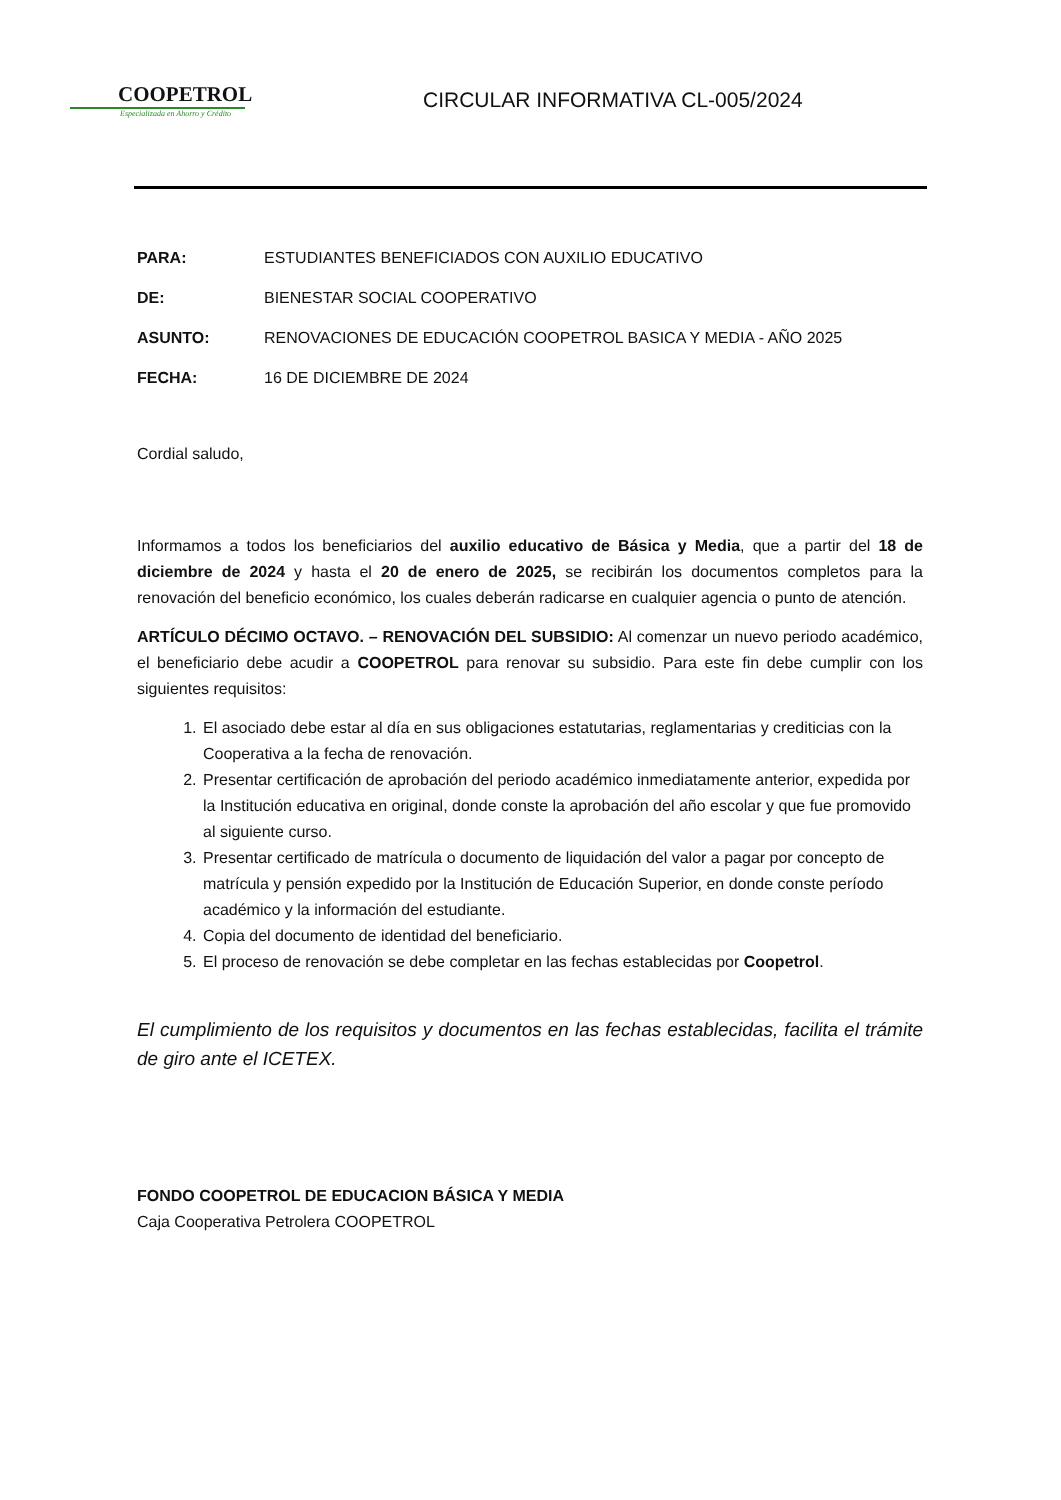COOPETROL
Especializada en Ahorro y Crédito
CIRCULAR INFORMATIVA CL-005/2024
PARA: ESTUDIANTES BENEFICIADOS CON AUXILIO EDUCATIVO
DE: BIENESTAR SOCIAL COOPERATIVO
ASUNTO: RENOVACIONES DE EDUCACIÓN COOPETROL BASICA Y MEDIA - AÑO 2025
FECHA: 16 DE DICIEMBRE DE 2024
Cordial saludo,
Informamos a todos los beneficiarios del auxilio educativo de Básica y Media, que a partir del 18 de diciembre de 2024 y hasta el 20 de enero de 2025, se recibirán los documentos completos para la renovación del beneficio económico, los cuales deberán radicarse en cualquier agencia o punto de atención.
ARTÍCULO DÉCIMO OCTAVO. – RENOVACIÓN DEL SUBSIDIO: Al comenzar un nuevo periodo académico, el beneficiario debe acudir a COOPETROL para renovar su subsidio. Para este fin debe cumplir con los siguientes requisitos:
1. El asociado debe estar al día en sus obligaciones estatutarias, reglamentarias y crediticias con la Cooperativa a la fecha de renovación.
2. Presentar certificación de aprobación del periodo académico inmediatamente anterior, expedida por la Institución educativa en original, donde conste la aprobación del año escolar y que fue promovido al siguiente curso.
3. Presentar certificado de matrícula o documento de liquidación del valor a pagar por concepto de matrícula y pensión expedido por la Institución de Educación Superior, en donde conste período académico y la información del estudiante.
4. Copia del documento de identidad del beneficiario.
5. El proceso de renovación se debe completar en las fechas establecidas por Coopetrol.
El cumplimiento de los requisitos y documentos en las fechas establecidas, facilita el trámite de giro ante el ICETEX.
FONDO COOPETROL DE EDUCACION BÁSICA Y MEDIA
Caja Cooperativa Petrolera COOPETROL